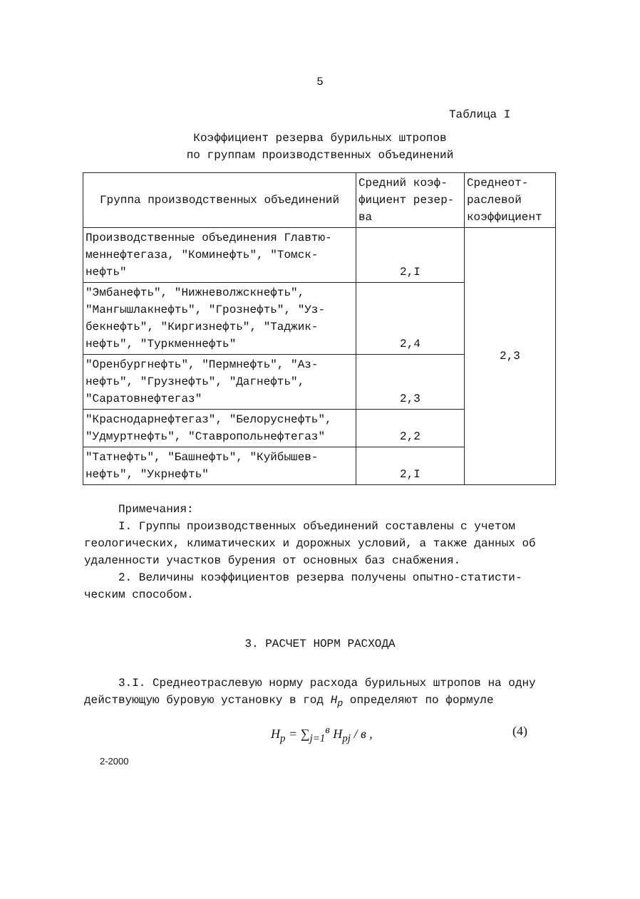5
Таблица I
Коэффициент резерва бурильных штропов
по группам производственных объединений
| Группа производственных объединений | Средний коэф- фициент резер- ва | Среднеот- раслевой коэффициент |
| --- | --- | --- |
| Производственные объединения Главтю- меннефтегаза, "Коминефть", "Томск- нефть" | 2,I | 2,3 |
| "Эмбанефть", "Нижневолжскнефть", "Мангышлакнефть", "Грознефть", "Уз- бекнефть", "Киргизнефть", "Таджик- нефть", "Туркменнефть" | 2,4 | |
| "Оренбургнефть", "Пермнефть", "Аз- нефть", "Грузнефть", "Дагнефть", "Саратовнефтегаз" | 2,3 | |
| "Краснодарнефтегаз", "Белоруснефть", "Удмуртнефть", "Ставропольнефтегаз" | 2,2 | |
| "Татнефть", "Башнефть", "Куйбышев- нефть", "Укрнефть" | 2,I | |
Примечания:
I. Группы производственных объединений составлены с учетом геологических, климатических и дорожных условий, а также данных об удаленности участков бурения от основных баз снабжения.
2. Величины коэффициентов резерва получены опытно-статисти-ческим способом.
3. РАСЧЕТ НОРМ РАСХОДА
3.I. Среднеотраслевую норму расхода бурильных штропов на одну действующую буровую установку в год H<sub>p</sub> определяют по формуле
H<sub>p</sub> = ∑<sub>j=1</sub><sup>в</sup> H<sub>pj</sub> / в , (4)
2-2000